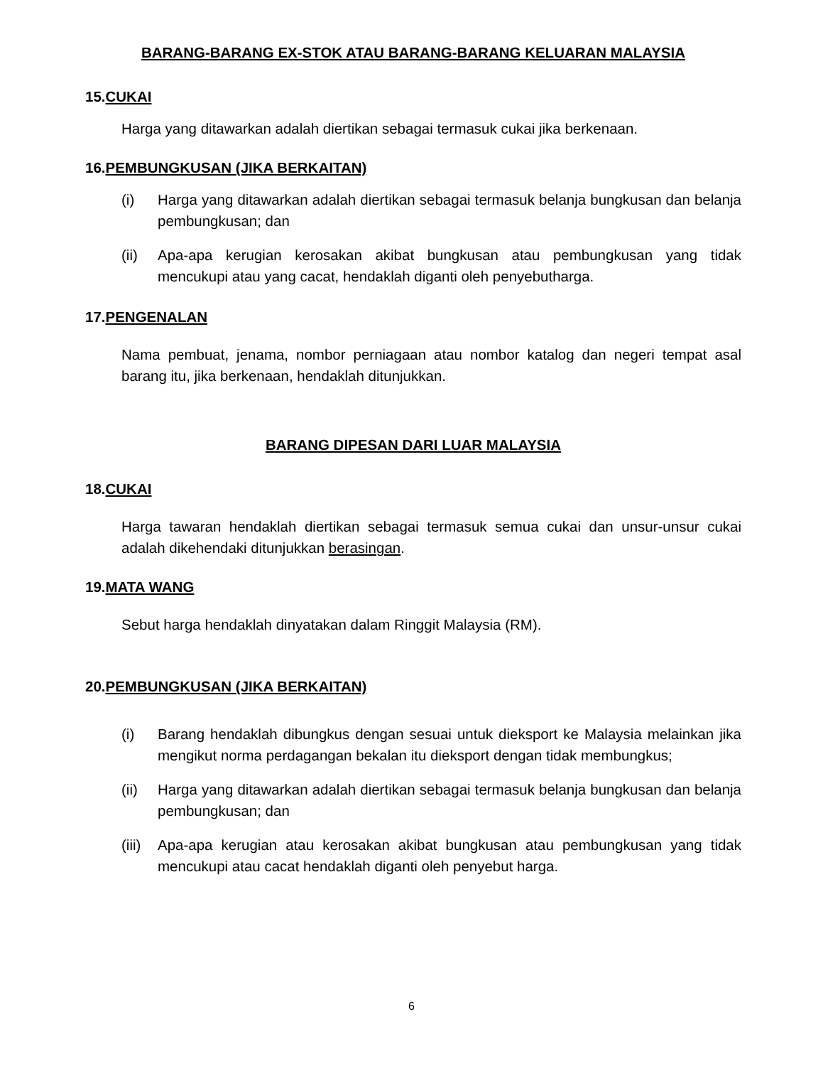BARANG-BARANG EX-STOK ATAU BARANG-BARANG KELUARAN MALAYSIA
15.CUKAI
Harga yang ditawarkan adalah diertikan sebagai termasuk cukai jika berkenaan.
16.PEMBUNGKUSAN (JIKA BERKAITAN)
(i) Harga yang ditawarkan adalah diertikan sebagai termasuk belanja bungkusan dan belanja pembungkusan; dan
(ii) Apa-apa kerugian kerosakan akibat bungkusan atau pembungkusan yang tidak mencukupi atau yang cacat, hendaklah diganti oleh penyebutharga.
17.PENGENALAN
Nama pembuat, jenama, nombor perniagaan atau nombor katalog dan negeri tempat asal barang itu, jika berkenaan, hendaklah ditunjukkan.
BARANG DIPESAN DARI LUAR MALAYSIA
18.CUKAI
Harga tawaran hendaklah diertikan sebagai termasuk semua cukai dan unsur-unsur cukai adalah dikehendaki ditunjukkan berasingan.
19.MATA WANG
Sebut harga hendaklah dinyatakan dalam Ringgit Malaysia (RM).
20.PEMBUNGKUSAN (JIKA BERKAITAN)
(i) Barang hendaklah dibungkus dengan sesuai untuk dieksport ke Malaysia melainkan jika mengikut norma perdagangan bekalan itu dieksport dengan tidak membungkus;
(ii) Harga yang ditawarkan adalah diertikan sebagai termasuk belanja bungkusan dan belanja pembungkusan; dan
(iii) Apa-apa kerugian atau kerosakan akibat bungkusan atau pembungkusan yang tidak mencukupi atau cacat hendaklah diganti oleh penyebut harga.
6